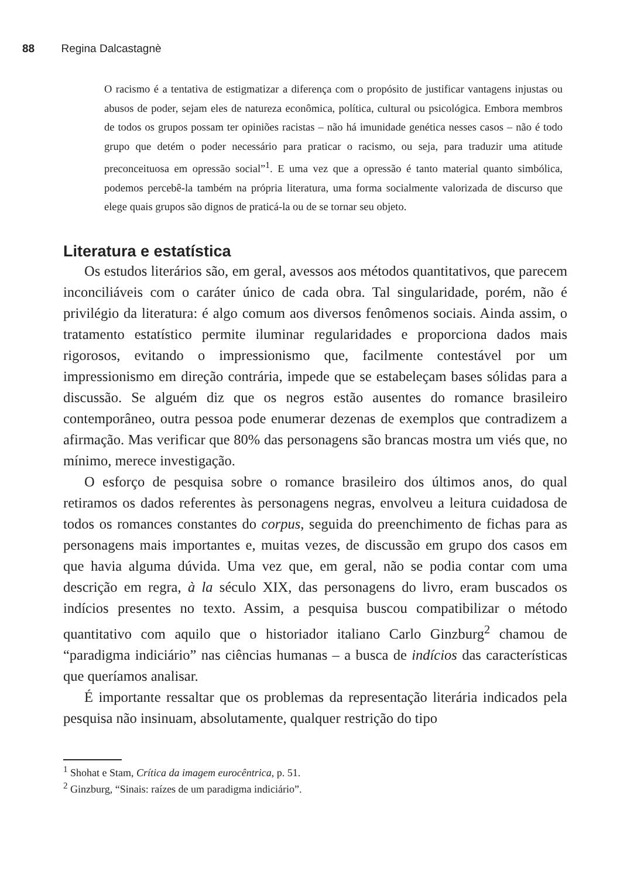88 Regina Dalcastagnè
O racismo é a tentativa de estigmatizar a diferença com o propósito de justificar vantagens injustas ou abusos de poder, sejam eles de natureza econômica, política, cultural ou psicológica. Embora membros de todos os grupos possam ter opiniões racistas – não há imunidade genética nesses casos – não é todo grupo que detém o poder necessário para praticar o racismo, ou seja, para traduzir uma atitude preconceituosa em opressão social”<sup>1</sup>. E uma vez que a opressão é tanto material quanto simbólica, podemos percebê-la também na própria literatura, uma forma socialmente valorizada de discurso que elege quais grupos são dignos de praticá-la ou de se tornar seu objeto.
Literatura e estatística
Os estudos literários são, em geral, avessos aos métodos quantitativos, que parecem inconciliáveis com o caráter único de cada obra. Tal singularidade, porém, não é privilégio da literatura: é algo comum aos diversos fenômenos sociais. Ainda assim, o tratamento estatístico permite iluminar regularidades e proporciona dados mais rigorosos, evitando o impressionismo que, facilmente contestável por um impressionismo em direção contrária, impede que se estabeleçam bases sólidas para a discussão. Se alguém diz que os negros estão ausentes do romance brasileiro contemporâneo, outra pessoa pode enumerar dezenas de exemplos que contradizem a afirmação. Mas verificar que 80% das personagens são brancas mostra um viés que, no mínimo, merece investigação.
O esforço de pesquisa sobre o romance brasileiro dos últimos anos, do qual retiramos os dados referentes às personagens negras, envolveu a leitura cuidadosa de todos os romances constantes do corpus, seguida do preenchimento de fichas para as personagens mais importantes e, muitas vezes, de discussão em grupo dos casos em que havia alguma dúvida. Uma vez que, em geral, não se podia contar com uma descrição em regra, à la século XIX, das personagens do livro, eram buscados os indícios presentes no texto. Assim, a pesquisa buscou compatibilizar o método quantitativo com aquilo que o historiador italiano Carlo Ginzburg<sup>2</sup> chamou de “paradigma indiciário” nas ciências humanas – a busca de indícios das características que queríamos analisar.
É importante ressaltar que os problemas da representação literária indicados pela pesquisa não insinuam, absolutamente, qualquer restrição do tipo
<sup>1</sup> Shohat e Stam, Crítica da imagem eurocêntrica, p. 51.
<sup>2</sup> Ginzburg, “Sinais: raízes de um paradigma indiciário”.